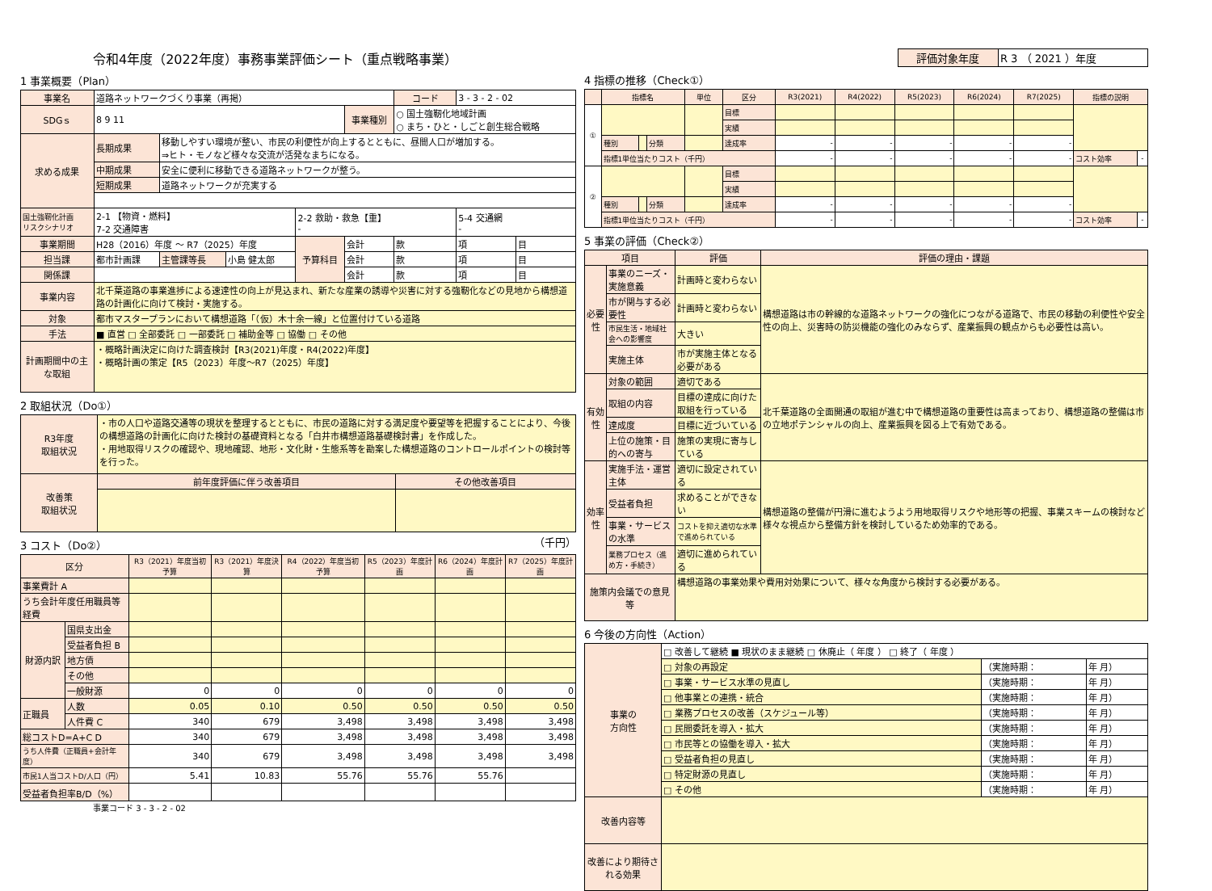令和4年度（2022年度）事務事業評価シート（重点戦略事業）
1 事業概要（Plan）
| 事業名 | 道路ネットワークづくり事業（再掲） | | | | | コード | 3 - 3 - 2 - 02 | |
| SDGｓ | 8 9 11 | | | | 事業種別 | ○ 国土強靭化地域計画 ○ まち・ひと・しごと創生総合戦略 | | |
| 求める成果 | 長期成果 | 移動しやすい環境が整い、市民の利便性が向上するとともに、昼間人口が増加する。 ⇒ヒト・モノなど様々な交流が活発なまちになる。 | | | | | | |
| | 中期成果 | 安全に便利に移動できる道路ネットワークが整う。 | | | | | | |
| | 短期成果 | 道路ネットワークが充実する | | | | | | |
| 国土強靭化計画 リスクシナリオ | 2-1 【物資・燃料】 7-2 交通障害 | | | 2-2 救助・救急【重】 - | | | 5-4 交通網 - | |
| 事業期間 | H28（2016）年度 ～ R7（2025）年度 | | | 予算科目 | 会計 | 款 | 項 | 目 |
| 担当課 | 都市計画課 | 主管課等長 | 小島 健太郎 | | 会計 | 款 | 項 | 目 |
| 関係課 | | | | | 会計 | 款 | 項 | 目 |
| 事業内容 | 北千葉道路の事業進捗による速達性の向上が見込まれ、新たな産業の誘導や災害に対する強靭化などの見地から構想道路の計画化に向けて検討・実施する。 | | | | | | | |
| 対象 | 都市マスタープランにおいて構想道路「（仮）木十余一線」と位置付けている道路 | | | | | | | |
| 手法 | ■ 直営 □ 全部委託 □ 一部委託 □ 補助金等 □ 協働 □ その他 | | | | | | | |
| 計画期間中の主な取組 | ・概略計画決定に向けた調査検討【R3(2021)年度・R4(2022)年度】 ・概略計画の策定【R5（2023）年度～R7（2025）年度】 | | | | | | | |
2 取組状況（Do①）
| R3年度 取組状況 | ・市の人口や道路交通等の現状を整理するとともに、市民の道路に対する満足度や要望等を把握することにより、今後の構想道路の計画化に向けた検討の基礎資料となる「白井市構想道路基礎検討書」を作成した。 ・用地取得リスクの確認や、現地確認、地形・文化財・生態系等を勘案した構想道路のコントロールポイントの検討等を行った。 | |
| 改善策 取組状況 | 前年度評価に伴う改善項目 | その他改善項目 |
3 コスト（Do②） （千円）
| 区分 | | R3（2021）年度当初予算 | R3（2021）年度決算 | R4（2022）年度当初予算 | R5（2023）年度計画 | R6（2024）年度計画 | R7（2025）年度計画 |
| --- | --- | --- | --- | --- | --- | --- | --- |
| 事業費計 A | | | | | | | |
| うち会計年度任用職員等経費 | | | | | | | |
| 財源内訳 | 国県支出金 | | | | | | |
| | 受益者負担 B | | | | | | |
| | 地方債 | | | | | | |
| | その他 | | | | | | |
| | 一般財源 | 0 | 0 | 0 | 0 | 0 | 0 |
| 正職員 | 人数 | 0.05 | 0.10 | 0.50 | 0.50 | 0.50 | 0.50 |
| | 人件費 C | 340 | 679 | 3,498 | 3,498 | 3,498 | 3,498 |
| 総コストD=A+C D | | 340 | 679 | 3,498 | 3,498 | 3,498 | 3,498 |
| うち人件費（正職員+会計年度） | | 340 | 679 | 3,498 | 3,498 | 3,498 | 3,498 |
| 市民1人当コストD/人口（円） | | 5.41 | 10.83 | 55.76 | 55.76 | 55.76 | |
| 受益者負担率B/D（%） | | | | | | | |
事業コード 3 - 3 - 2 - 02
| 評価対象年度 | R 3 （ 2021 ）年度 |
4 指標の推移（Check①）
| | 指標名 | | | 単位 | 区分 | R3(2021) | R4(2022) | R5(2023) | R6(2024) | R7(2025) | 指標の説明 | |
| --- | --- | --- | --- | --- | --- | --- | --- | --- | --- | --- | --- | --- |
| ① | | | | | 目標 | | | | | | | |
| | | | | | 実績 | | | | | | | |
| | 種別 | | 分類 | | 達成率 | - | - | - | - | - | | |
| | 指標1単位当たりコスト（千円） | | | | | - | - | - | - | - | コスト効率 | - |
| ② | | | | | 目標 | | | | | | | |
| | | | | | 実績 | | | | | | | |
| | 種別 | | 分類 | | 達成率 | - | - | - | - | - | | |
| | 指標1単位当たりコスト（千円） | | | | | - | - | - | - | - | コスト効率 | - |
5 事業の評価（Check②）
| 項目 | | 評価 | 評価の理由・課題 |
| --- | --- | --- | --- |
| 必要性 | 事業のニーズ・実施意義 | 計画時と変わらない | 構想道路は市の幹線的な道路ネットワークの強化につながる道路で、市民の移動の利便性や安全性の向上、災害時の防災機能の強化のみならず、産業振興の観点からも必要性は高い。 |
| | 市が関与する必要性 | 計画時と変わらない | |
| | 市民生活・地域社会への影響度 | 大きい | |
| | 実施主体 | 市が実施主体となる必要がある | |
| 有効性 | 対象の範囲 | 適切である | 北千葉道路の全面開通の取組が進む中で構想道路の重要性は高まっており、構想道路の整備は市の立地ポテンシャルの向上、産業振興を図る上で有効である。 |
| | 取組の内容 | 目標の達成に向けた取組を行っている | |
| | 達成度 | 目標に近づいている | |
| | 上位の施策・目的への寄与 | 施策の実現に寄与している | |
| 効率性 | 実施手法・運営主体 | 適切に設定されている | 構想道路の整備が円滑に進むようよう用地取得リスクや地形等の把握、事業スキームの検討など様々な視点から整備方針を検討しているため効率的である。 |
| | 受益者負担 | 求めることができない | |
| | 事業・サービスの水準 | コストを抑え適切な水準で進められている | |
| | 業務プロセス（進め方・手続き） | 適切に進められている | |
| 施策内会議での意見等 | | 構想道路の事業効果や費用対効果について、様々な角度から検討する必要がある。 | |
6 今後の方向性（Action）
| 事業の 方向性 | □ 改善して継続 ■ 現状のまま継続 □ 休廃止（ 年度 ） □ 終了（ 年度 ） | | |
| | □ 対象の再設定 | （実施時期： | 年 月） |
| | □ 事業・サービス水準の見直し | （実施時期： | 年 月） |
| | □ 他事業との連携・統合 | （実施時期： | 年 月） |
| | □ 業務プロセスの改善（スケジュール等） | （実施時期： | 年 月） |
| | □ 民間委託を導入・拡大 | （実施時期： | 年 月） |
| | □ 市民等との協働を導入・拡大 | （実施時期： | 年 月） |
| | □ 受益者負担の見直し | （実施時期： | 年 月） |
| | □ 特定財源の見直し | （実施時期： | 年 月） |
| | □ その他 | （実施時期： | 年 月） |
| 改善内容等 | | | |
| 改善により期待される効果 | | | |